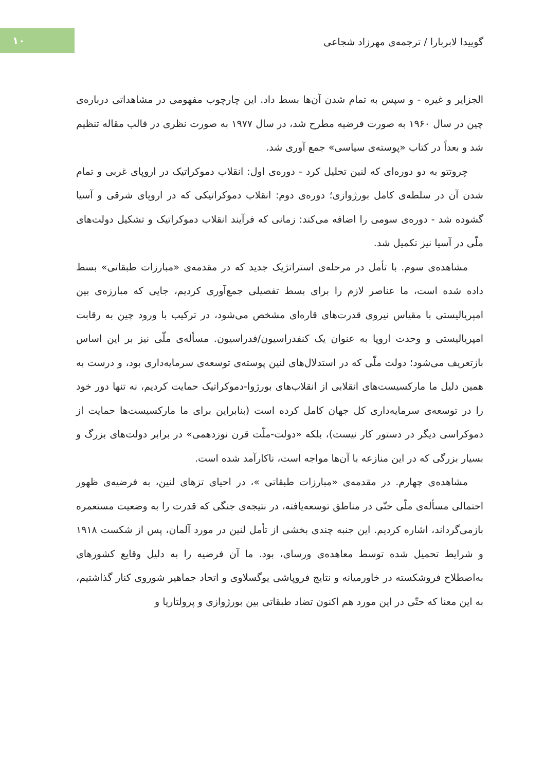۱۰
گوییدا لابربارا / ترجمه‌ی مهرزاد شجاعی
الجزایر و غیره - و سپس به تمام شدن آن‌ها بسط داد. این چارچوب مفهومی در مشاهداتی درباره‌ی چین در سال ۱۹۶۰ به صورت فرضیه مطرح شد، در سال ۱۹۷۷ به صورت نظری در قالب مقاله تنظیم شد و بعداً در کتاب «پوسته‌ی سیاسی» جمع آوری شد.
چروتتو به دو دوره‌ای که لنین تحلیل کرد - دوره‌ی اول: انقلاب دموکراتیک در اروپای غربی و تمام شدن آن در سلطه‌ی کامل بورژوازی؛ دوره‌ی دوم: انقلاب دموکراتیکی که در اروپای شرقی و آسیا گشوده شد - دوره‌ی سومی را اضافه می‌کند: زمانی که فرآیند انقلاب دموکراتیک و تشکیل دولت‌های ملّی در آسیا نیز تکمیل شد.
مشاهده‌ی سوم. با تأمل در مرحله‌ی استراتژیک جدید که در مقدمه‌ی «مبارزات طبقاتی» بسط داده شده است، ما عناصر لازم را برای بسط تفصیلی جمع‌آوری کردیم، جایی که مبارزه‌ی بین امپریالیستی با مقیاس نیروی قدرت‌های قاره‌ای مشخص می‌شود، در ترکیب با ورود چین به رقابت امپریالیستی و وحدت اروپا به عنوان یک کنفدراسیون/فدراسیون. مسأله‌ی ملّی نیز بر این اساس بازتعریف می‌شود؛ دولت ملّی که در استدلال‌های لنین پوسته‌ی توسعه‌ی سرمایه‌داری بود، و درست به همین دلیل ما مارکسیست‌های انقلابی از انقلاب‌های بورژوا-دموکراتیک حمایت کردیم، نه تنها دور خود را در توسعه‌ی سرمایه‌داری کل جهان کامل کرده است (بنابراین برای ما مارکسیست‌ها حمایت از دموکراسی دیگر در دستور کار نیست)، بلکه «دولت-ملّت قرن نوزدهمی» در برابر دولت‌های بزرگ و بسیار بزرگی که در این منازعه با آن‌ها مواجه است، ناکارآمد شده است.
مشاهده‌ی چهارم. در مقدمه‌ی «مبارزات طبقاتی »، در احیای تزهای لنین، به فرضیه‌ی ظهور احتمالی مسأله‌ی ملّی حتّی در مناطق توسعه‌یافته، در نتیجه‌ی جنگی که قدرت را به وضعیت مستعمره بازمی‌گرداند، اشاره کردیم. این جنبه چندی بخشی از تأمل لنین در مورد آلمان، پس از شکست ۱۹۱۸ و شرایط تحمیل شده توسط معاهده‌ی ورسای، بود. ما آن فرضیه را به دلیل وقایع کشورهای به‌اصطلاح فروشکسته در خاورمیانه و نتایج فروپاشی یوگسلاوی و اتحاد جماهیر شوروی کنار گذاشتیم، به این معنا که حتّی در این مورد هم اکنون تضاد طبقاتی بین بورژوازی و پرولتاریا و